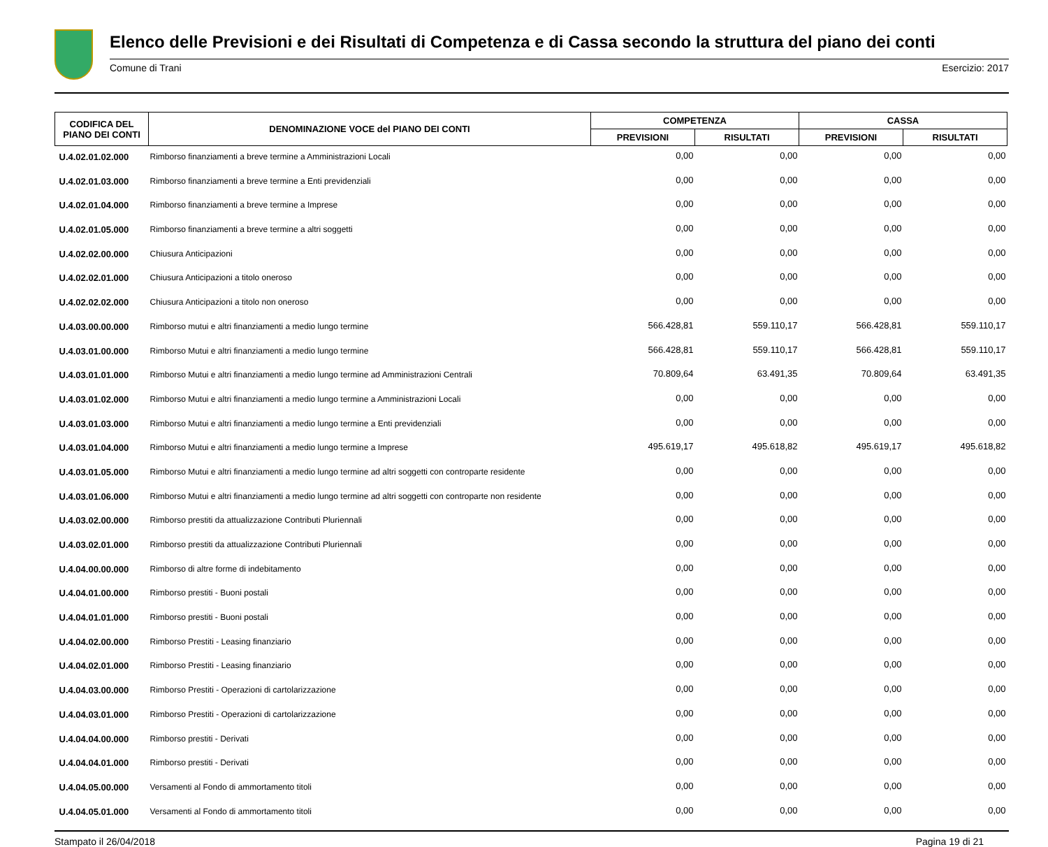Elenco delle Previsioni e dei Risultati di Competenza e di Cassa secondo la struttura del piano dei conti
Comune di Trani Esercizio: 2017
| CODIFICA DEL PIANO DEI CONTI | DENOMINAZIONE VOCE del PIANO DEI CONTI | COMPETENZA | | CASSA | |
| --- | --- | --- | --- | --- | --- |
| | | PREVISIONI | RISULTATI | PREVISIONI | RISULTATI |
| U.4.02.01.02.000 | Rimborso finanziamenti a breve termine a Amministrazioni Locali | 0,00 | 0,00 | 0,00 | 0,00 |
| U.4.02.01.03.000 | Rimborso finanziamenti a breve termine a Enti previdenziali | 0,00 | 0,00 | 0,00 | 0,00 |
| U.4.02.01.04.000 | Rimborso finanziamenti a breve termine a Imprese | 0,00 | 0,00 | 0,00 | 0,00 |
| U.4.02.01.05.000 | Rimborso finanziamenti a breve termine a altri soggetti | 0,00 | 0,00 | 0,00 | 0,00 |
| U.4.02.02.00.000 | Chiusura Anticipazioni | 0,00 | 0,00 | 0,00 | 0,00 |
| U.4.02.02.01.000 | Chiusura Anticipazioni a titolo oneroso | 0,00 | 0,00 | 0,00 | 0,00 |
| U.4.02.02.02.000 | Chiusura Anticipazioni a titolo non oneroso | 0,00 | 0,00 | 0,00 | 0,00 |
| U.4.03.00.00.000 | Rimborso mutui e altri finanziamenti a medio lungo termine | 566.428,81 | 559.110,17 | 566.428,81 | 559.110,17 |
| U.4.03.01.00.000 | Rimborso Mutui e altri finanziamenti a medio lungo termine | 566.428,81 | 559.110,17 | 566.428,81 | 559.110,17 |
| U.4.03.01.01.000 | Rimborso Mutui e altri finanziamenti a medio lungo termine ad Amministrazioni Centrali | 70.809,64 | 63.491,35 | 70.809,64 | 63.491,35 |
| U.4.03.01.02.000 | Rimborso Mutui e altri finanziamenti a medio lungo termine a Amministrazioni Locali | 0,00 | 0,00 | 0,00 | 0,00 |
| U.4.03.01.03.000 | Rimborso Mutui e altri finanziamenti a medio lungo termine a Enti previdenziali | 0,00 | 0,00 | 0,00 | 0,00 |
| U.4.03.01.04.000 | Rimborso Mutui e altri finanziamenti a medio lungo termine a Imprese | 495.619,17 | 495.618,82 | 495.619,17 | 495.618,82 |
| U.4.03.01.05.000 | Rimborso Mutui e altri finanziamenti a medio lungo termine ad altri soggetti con controparte residente | 0,00 | 0,00 | 0,00 | 0,00 |
| U.4.03.01.06.000 | Rimborso Mutui e altri finanziamenti a medio lungo termine ad altri soggetti con controparte non residente | 0,00 | 0,00 | 0,00 | 0,00 |
| U.4.03.02.00.000 | Rimborso prestiti da attualizzazione Contributi Pluriennali | 0,00 | 0,00 | 0,00 | 0,00 |
| U.4.03.02.01.000 | Rimborso prestiti da attualizzazione Contributi Pluriennali | 0,00 | 0,00 | 0,00 | 0,00 |
| U.4.04.00.00.000 | Rimborso di altre forme di indebitamento | 0,00 | 0,00 | 0,00 | 0,00 |
| U.4.04.01.00.000 | Rimborso prestiti - Buoni postali | 0,00 | 0,00 | 0,00 | 0,00 |
| U.4.04.01.01.000 | Rimborso prestiti - Buoni postali | 0,00 | 0,00 | 0,00 | 0,00 |
| U.4.04.02.00.000 | Rimborso Prestiti - Leasing finanziario | 0,00 | 0,00 | 0,00 | 0,00 |
| U.4.04.02.01.000 | Rimborso Prestiti - Leasing finanziario | 0,00 | 0,00 | 0,00 | 0,00 |
| U.4.04.03.00.000 | Rimborso Prestiti - Operazioni di cartolarizzazione | 0,00 | 0,00 | 0,00 | 0,00 |
| U.4.04.03.01.000 | Rimborso Prestiti - Operazioni di cartolarizzazione | 0,00 | 0,00 | 0,00 | 0,00 |
| U.4.04.04.00.000 | Rimborso prestiti - Derivati | 0,00 | 0,00 | 0,00 | 0,00 |
| U.4.04.04.01.000 | Rimborso prestiti - Derivati | 0,00 | 0,00 | 0,00 | 0,00 |
| U.4.04.05.00.000 | Versamenti al Fondo di ammortamento titoli | 0,00 | 0,00 | 0,00 | 0,00 |
| U.4.04.05.01.000 | Versamenti al Fondo di ammortamento titoli | 0,00 | 0,00 | 0,00 | 0,00 |
Stampato il 26/04/2018 Pagina 19 di 21